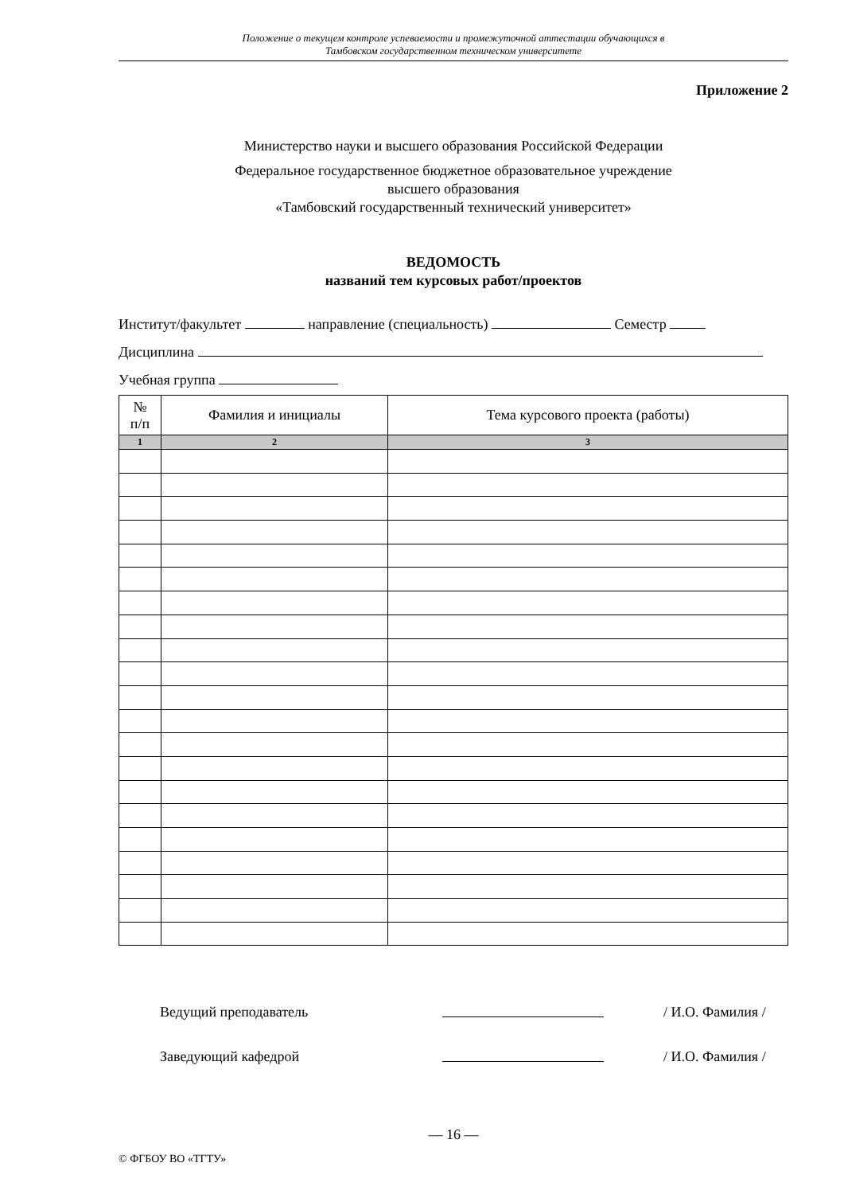Положение о текущем контроле успеваемости и промежуточной аттестации обучающихся в
Тамбовском государственном техническом университете
Приложение 2
Министерство науки и высшего образования Российской Федерации
Федеральное государственное бюджетное образовательное учреждение
высшего образования
«Тамбовский государственный технический университет»
ВЕДОМОСТЬ
названий тем курсовых работ/проектов
Институт/факультет направление (специальность) Семестр
Дисциплина
Учебная группа
| № п/п | Фамилия и инициалы | Тема курсового проекта (работы) |
| --- | --- | --- |
| 1 | 2 | 3 |
Ведущий преподаватель / И.О. Фамилия /
Заведующий кафедрой / И.О. Фамилия /
— 16 —
© ФГБОУ ВО «ТГТУ»